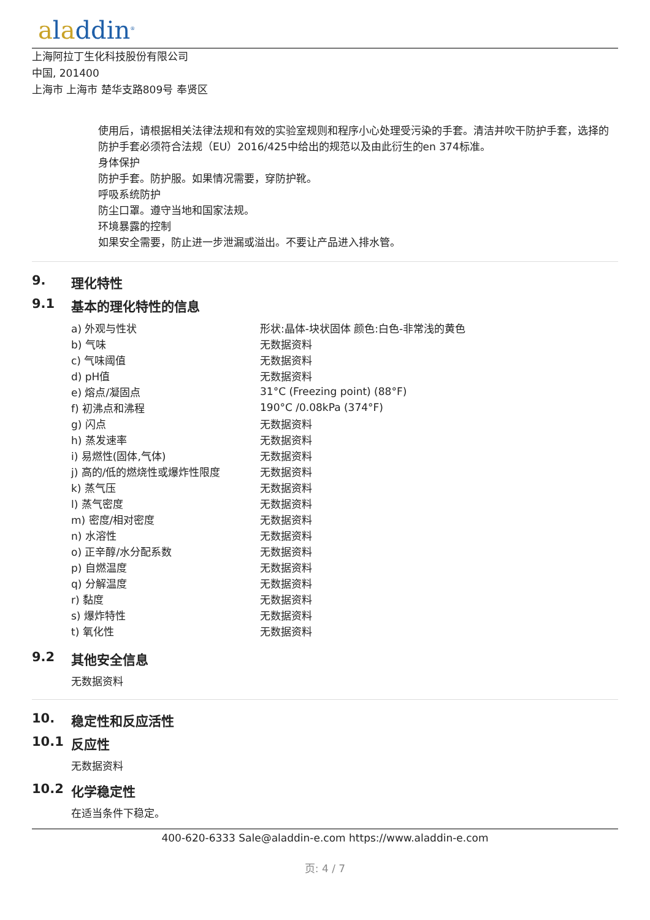aladdin<sup>®</sup>
上海阿拉丁生化科技股份有限公司
中国, 201400
上海市 上海市 楚华支路809号 奉贤区
使用后，请根据相关法律法规和有效的实验室规则和程序小心处理受污染的手套。清洁并吹干防护手套，选择的防护手套必须符合法规（EU）2016/425中给出的规范以及由此衍生的en 374标准。
身体保护
防护手套。防护服。如果情况需要，穿防护靴。
呼吸系统防护
防尘口罩。遵守当地和国家法规。
环境暴露的控制
如果安全需要，防止进一步泄漏或溢出。不要让产品进入排水管。
9. 理化特性
9.1 基本的理化特性的信息
| a) 外观与性状 | 形状:晶体-块状固体 颜色:白色-非常浅的黄色 |
| b) 气味 | 无数据资料 |
| c) 气味阈值 | 无数据资料 |
| d) pH值 | 无数据资料 |
| e) 熔点/凝固点 | 31°C (Freezing point) (88°F) |
| f) 初沸点和沸程 | 190°C /0.08kPa (374°F) |
| g) 闪点 | 无数据资料 |
| h) 蒸发速率 | 无数据资料 |
| i) 易燃性(固体,气体) | 无数据资料 |
| j) 高的/低的燃烧性或爆炸性限度 | 无数据资料 |
| k) 蒸气压 | 无数据资料 |
| l) 蒸气密度 | 无数据资料 |
| m) 密度/相对密度 | 无数据资料 |
| n) 水溶性 | 无数据资料 |
| o) 正辛醇/水分配系数 | 无数据资料 |
| p) 自燃温度 | 无数据资料 |
| q) 分解温度 | 无数据资料 |
| r) 黏度 | 无数据资料 |
| s) 爆炸特性 | 无数据资料 |
| t) 氧化性 | 无数据资料 |
9.2 其他安全信息
无数据资料
10. 稳定性和反应活性
10.1 反应性
无数据资料
10.2 化学稳定性
在适当条件下稳定。
400-620-6333 Sale@aladdin-e.com https://www.aladdin-e.com
页: 4 / 7